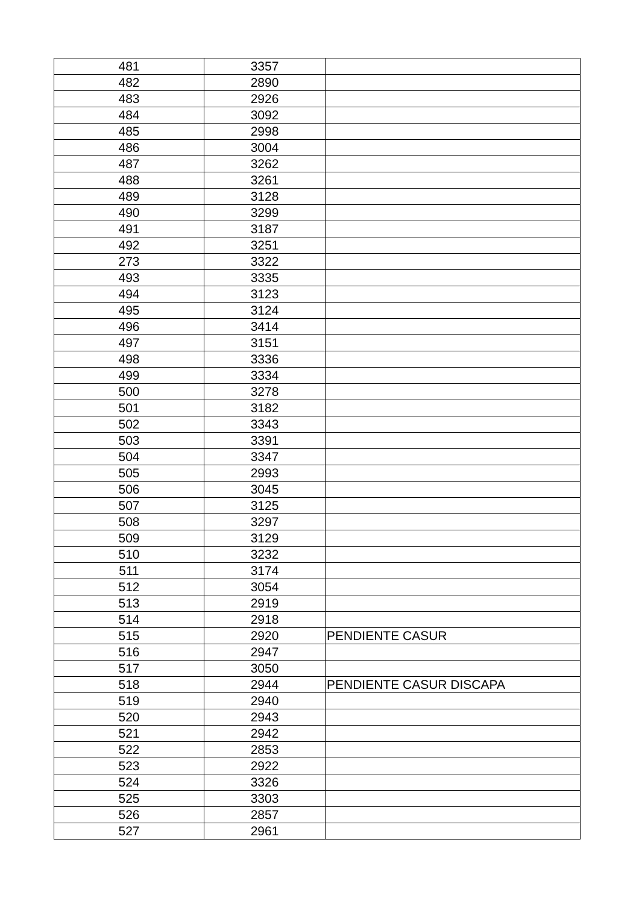| 481 | 3357 | |
| 482 | 2890 | |
| 483 | 2926 | |
| 484 | 3092 | |
| 485 | 2998 | |
| 486 | 3004 | |
| 487 | 3262 | |
| 488 | 3261 | |
| 489 | 3128 | |
| 490 | 3299 | |
| 491 | 3187 | |
| 492 | 3251 | |
| 273 | 3322 | |
| 493 | 3335 | |
| 494 | 3123 | |
| 495 | 3124 | |
| 496 | 3414 | |
| 497 | 3151 | |
| 498 | 3336 | |
| 499 | 3334 | |
| 500 | 3278 | |
| 501 | 3182 | |
| 502 | 3343 | |
| 503 | 3391 | |
| 504 | 3347 | |
| 505 | 2993 | |
| 506 | 3045 | |
| 507 | 3125 | |
| 508 | 3297 | |
| 509 | 3129 | |
| 510 | 3232 | |
| 511 | 3174 | |
| 512 | 3054 | |
| 513 | 2919 | |
| 514 | 2918 | |
| 515 | 2920 | PENDIENTE CASUR |
| 516 | 2947 | |
| 517 | 3050 | |
| 518 | 2944 | PENDIENTE CASUR DISCAPA |
| 519 | 2940 | |
| 520 | 2943 | |
| 521 | 2942 | |
| 522 | 2853 | |
| 523 | 2922 | |
| 524 | 3326 | |
| 525 | 3303 | |
| 526 | 2857 | |
| 527 | 2961 | |